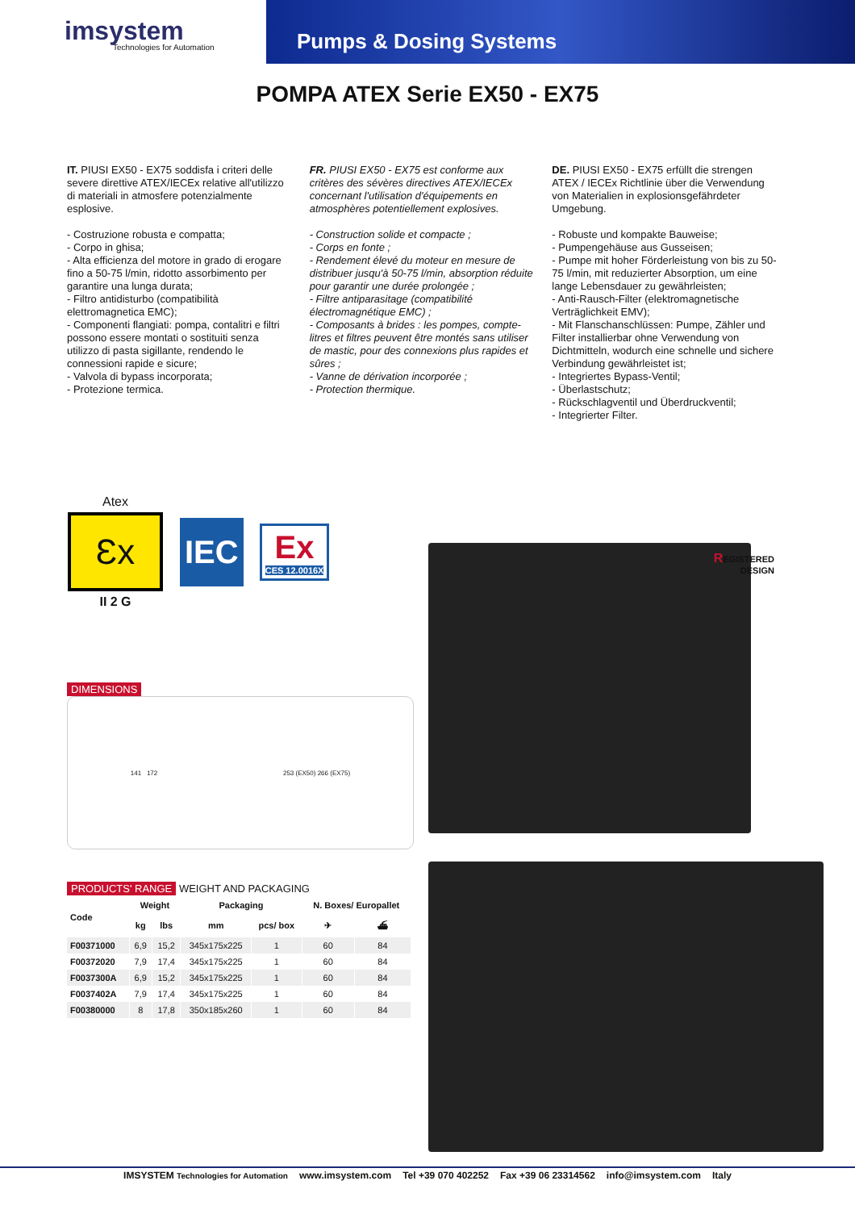imsystem
Technologies for Automation
Pumps & Dosing Systems
POMPA ATEX Serie EX50 - EX75
IT. PIUSI EX50 - EX75 soddisfa i criteri delle severe direttive ATEX/IECEx relative all'utilizzo di materiali in atmosfere potenzialmente esplosive.
- Costruzione robusta e compatta;
- Corpo in ghisa;
- Alta efficienza del motore in grado di erogare fino a 50-75 l/min, ridotto assorbimento per garantire una lunga durata;
- Filtro antidisturbo (compatibilità elettromagnetica EMC);
- Componenti flangiati: pompa, contalitri e filtri possono essere montati o sostituiti senza utilizzo di pasta sigillante, rendendo le connessioni rapide e sicure;
- Valvola di bypass incorporata;
- Protezione termica.
FR. PIUSI EX50 - EX75 est conforme aux critères des sévères directives ATEX/IECEx concernant l'utilisation d'équipements en atmosphères potentiellement explosives.
- Construction solide et compacte ;
- Corps en fonte ;
- Rendement élevé du moteur en mesure de distribuer jusqu'à 50-75 l/min, absorption réduite pour garantir une durée prolongée ;
- Filtre antiparasitage (compatibilité électromagnétique EMC) ;
- Composants à brides : les pompes, compte-litres et filtres peuvent être montés sans utiliser de mastic, pour des connexions plus rapides et sûres ;
- Vanne de dérivation incorporée ;
- Protection thermique.
DE. PIUSI EX50 - EX75 erfüllt die strengen ATEX / IECEx Richtlinie über die Verwendung von Materialien in explosionsgefährdeter Umgebung.
- Robuste und kompakte Bauweise;
- Pumpengehäuse aus Gusseisen;
- Pumpe mit hoher Förderleistung von bis zu 50-75 l/min, mit reduzierter Absorption, um eine lange Lebensdauer zu gewährleisten;
- Anti-Rausch-Filter (elektromagnetische Verträglichkeit EMV);
- Mit Flanschanschlüssen: Pumpe, Zähler und Filter installierbar ohne Verwendung von Dichtmitteln, wodurch eine schnelle und sichere Verbindung gewährleistet ist;
- Integriertes Bypass-Ventil;
- Überlastschutz;
- Rückschlagventil und Überdruckventil;
- Integrierter Filter.
Atex
Ɛx
II 2 G
IEC
Ex
CES 12.0016X
DIMENSIONS
141 172 253 (EX50) 266 (EX75)
PRODUCTS' RANGE WEIGHT AND PACKAGING
| Code | Weight | | Packaging | | N. Boxes/ Europallet | |
| --- | --- | --- | --- | --- | --- | --- |
| | kg | lbs | mm | pcs/ box | ✈ | ⛴ |
| F00371000 | 6,9 | 15,2 | 345x175x225 | 1 | 60 | 84 |
| F00372020 | 7,9 | 17,4 | 345x175x225 | 1 | 60 | 84 |
| F0037300A | 6,9 | 15,2 | 345x175x225 | 1 | 60 | 84 |
| F0037402A | 7,9 | 17,4 | 345x175x225 | 1 | 60 | 84 |
| F00380000 | 8 | 17,8 | 350x185x260 | 1 | 60 | 84 |
REGISTERED
DESIGN
IMSYSTEM Technologies for Automation www.imsystem.com Tel +39 070 402252 Fax +39 06 23314562 info@imsystem.com Italy